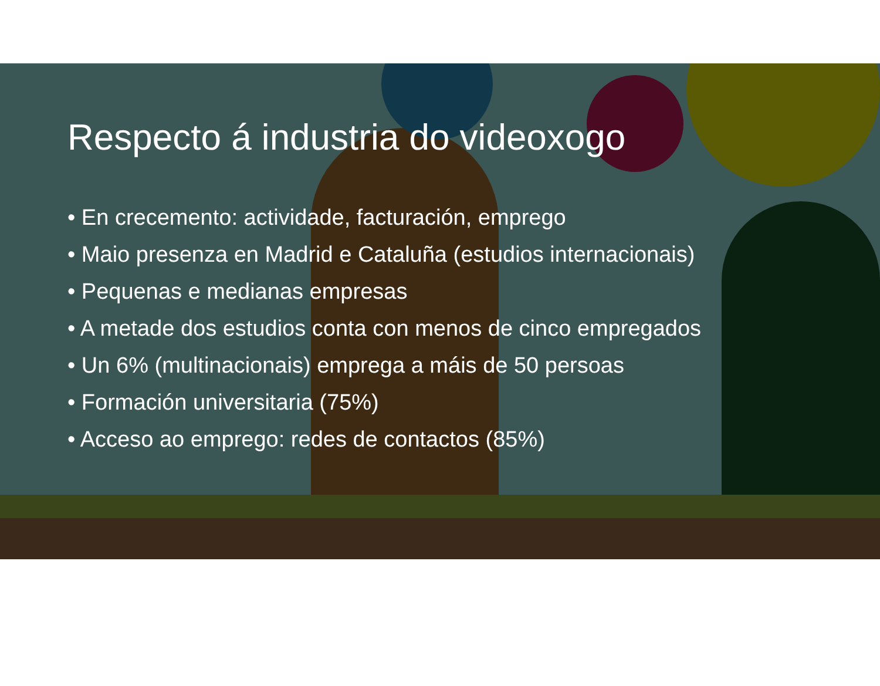Respecto á industria do videoxogo
• En crecemento: actividade, facturación, emprego
• Maio presenza en Madrid e Cataluña (estudios internacionais)
• Pequenas e medianas empresas
• A metade dos estudios conta con menos de cinco empregados
• Un 6% (multinacionais) emprega a máis de 50 persoas
• Formación universitaria (75%)
• Acceso ao emprego: redes de contactos (85%)